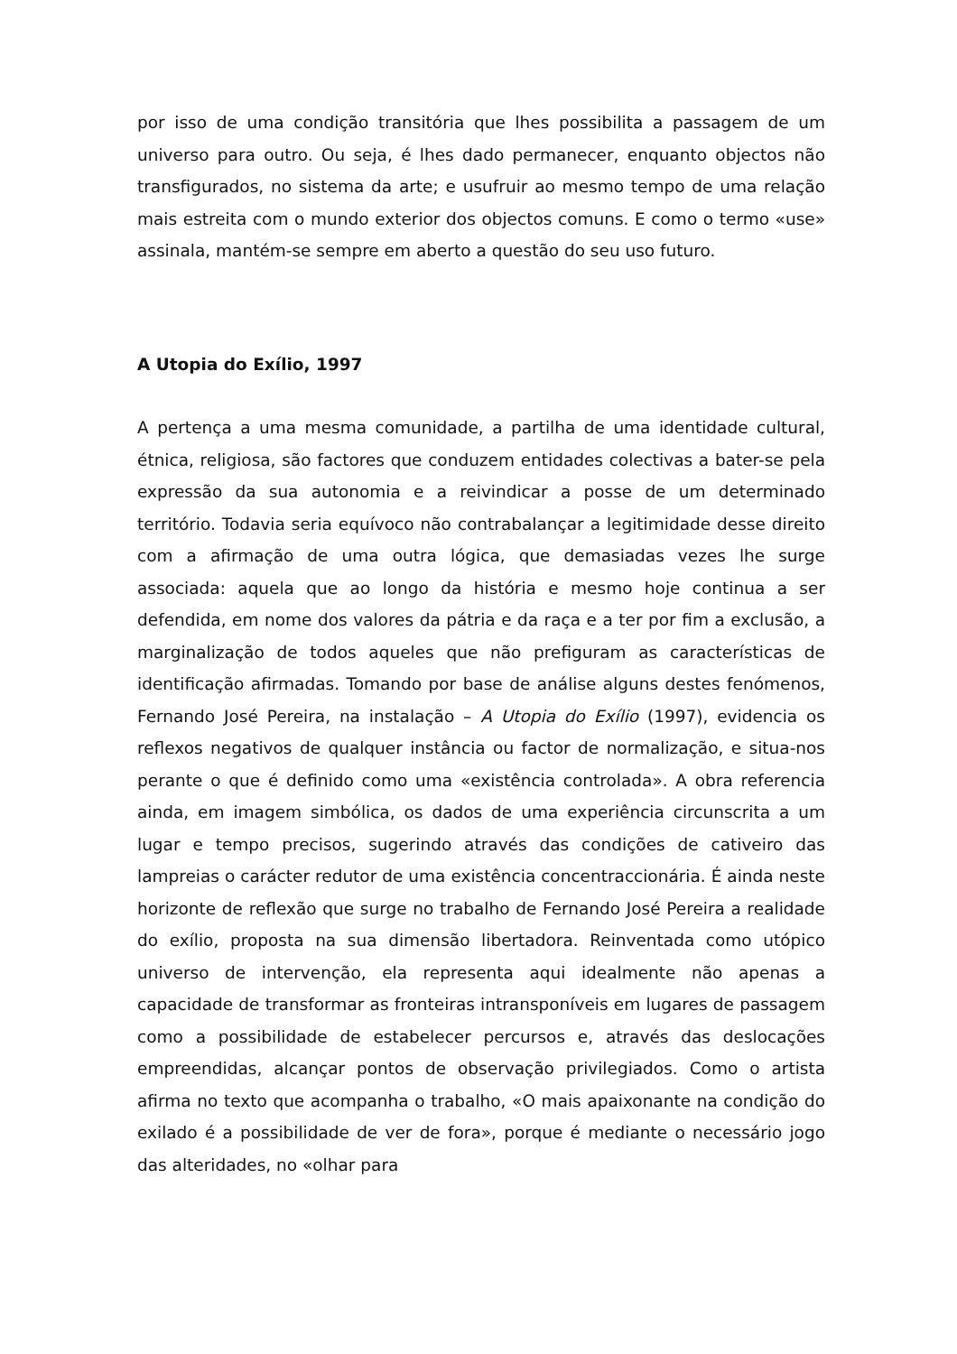por isso de uma condição transitória que lhes possibilita a passagem de um universo para outro. Ou seja, é lhes dado permanecer, enquanto objectos não transfigurados, no sistema da arte; e usufruir ao mesmo tempo de uma relação mais estreita com o mundo exterior dos objectos comuns. E como o termo «use» assinala, mantém-se sempre em aberto a questão do seu uso futuro.
A Utopia do Exílio, 1997
A pertença a uma mesma comunidade, a partilha de uma identidade cultural, étnica, religiosa, são factores que conduzem entidades colectivas a bater-se pela expressão da sua autonomia e a reivindicar a posse de um determinado território. Todavia seria equívoco não contrabalançar a legitimidade desse direito com a afirmação de uma outra lógica, que demasiadas vezes lhe surge associada: aquela que ao longo da história e mesmo hoje continua a ser defendida, em nome dos valores da pátria e da raça e a ter por fim a exclusão, a marginalização de todos aqueles que não prefiguram as características de identificação afirmadas. Tomando por base de análise alguns destes fenómenos, Fernando José Pereira, na instalação – A Utopia do Exílio (1997), evidencia os reflexos negativos de qualquer instância ou factor de normalização, e situa-nos perante o que é definido como uma «existência controlada». A obra referencia ainda, em imagem simbólica, os dados de uma experiência circunscrita a um lugar e tempo precisos, sugerindo através das condições de cativeiro das lampreias o carácter redutor de uma existência concentraccionária. É ainda neste horizonte de reflexão que surge no trabalho de Fernando José Pereira a realidade do exílio, proposta na sua dimensão libertadora. Reinventada como utópico universo de intervenção, ela representa aqui idealmente não apenas a capacidade de transformar as fronteiras intransponíveis em lugares de passagem como a possibilidade de estabelecer percursos e, através das deslocações empreendidas, alcançar pontos de observação privilegiados. Como o artista afirma no texto que acompanha o trabalho, «O mais apaixonante na condição do exilado é a possibilidade de ver de fora», porque é mediante o necessário jogo das alteridades, no «olhar para